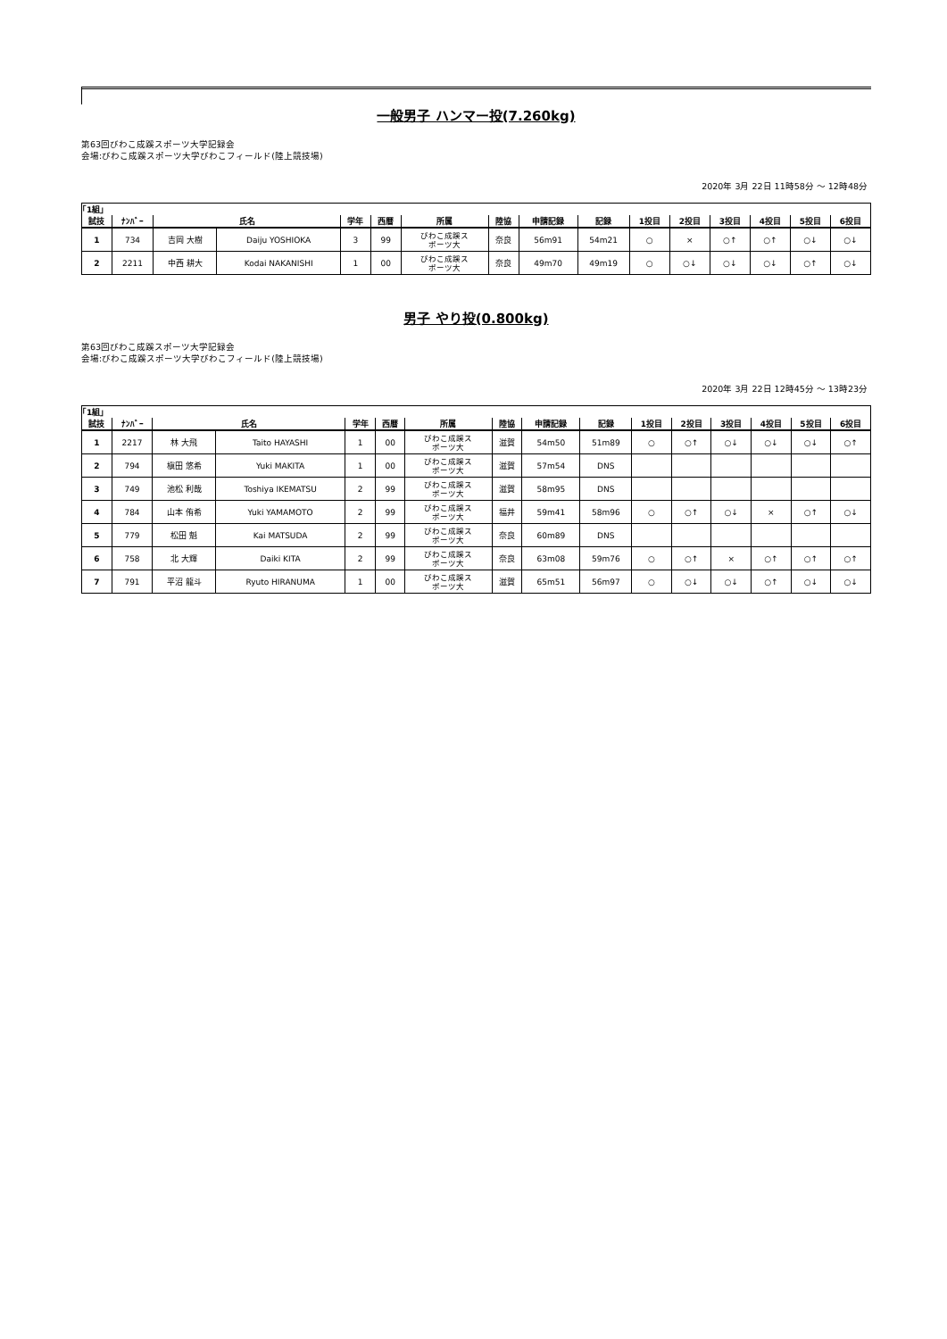一般男子 ハンマー投(7.260kg)
第63回びわこ成蹊スポーツ大学記録会
会場:びわこ成蹊スポーツ大学びわこフィールド(陸上競技場)
2020年 3月 22日 11時58分 ～ 12時48分
| ｢1組｣ | | | | | | | | | | | | | | | |
| 試技 | ﾅﾝﾊﾞｰ | 氏名 | | 学年 | 西暦 | 所属 | 陸協 | 申請記録 | 記録 | 1投目 | 2投目 | 3投目 | 4投目 | 5投目 | 6投目 |
| 1 | 734 | 吉岡 大樹 | Daiju YOSHIOKA | 3 | 99 | びわこ成蹊ス ポーツ大 | 奈良 | 56m91 | 54m21 | ○ | × | ○↑ | ○↑ | ○↓ | ○↓ |
| 2 | 2211 | 中西 耕大 | Kodai NAKANISHI | 1 | 00 | びわこ成蹊ス ポーツ大 | 奈良 | 49m70 | 49m19 | ○ | ○↓ | ○↓ | ○↓ | ○↑ | ○↓ |
男子 やり投(0.800kg)
第63回びわこ成蹊スポーツ大学記録会
会場:びわこ成蹊スポーツ大学びわこフィールド(陸上競技場)
2020年 3月 22日 12時45分 ～ 13時23分
| ｢1組｣ | | | | | | | | | | | | | | | |
| 試技 | ﾅﾝﾊﾞｰ | 氏名 | | 学年 | 西暦 | 所属 | 陸協 | 申請記録 | 記録 | 1投目 | 2投目 | 3投目 | 4投目 | 5投目 | 6投目 |
| 1 | 2217 | 林 大飛 | Taito HAYASHI | 1 | 00 | びわこ成蹊ス ポーツ大 | 滋賀 | 54m50 | 51m89 | ○ | ○↑ | ○↓ | ○↓ | ○↓ | ○↑ |
| 2 | 794 | 槇田 悠希 | Yuki MAKITA | 1 | 00 | びわこ成蹊ス ポーツ大 | 滋賀 | 57m54 | DNS | | | | | | |
| 3 | 749 | 池松 利哉 | Toshiya IKEMATSU | 2 | 99 | びわこ成蹊ス ポーツ大 | 滋賀 | 58m95 | DNS | | | | | | |
| 4 | 784 | 山本 侑希 | Yuki YAMAMOTO | 2 | 99 | びわこ成蹊ス ポーツ大 | 福井 | 59m41 | 58m96 | ○ | ○↑ | ○↓ | × | ○↑ | ○↓ |
| 5 | 779 | 松田 魁 | Kai MATSUDA | 2 | 99 | びわこ成蹊ス ポーツ大 | 奈良 | 60m89 | DNS | | | | | | |
| 6 | 758 | 北 大輝 | Daiki KITA | 2 | 99 | びわこ成蹊ス ポーツ大 | 奈良 | 63m08 | 59m76 | ○ | ○↑ | × | ○↑ | ○↑ | ○↑ |
| 7 | 791 | 平沼 龍斗 | Ryuto HIRANUMA | 1 | 00 | びわこ成蹊ス ポーツ大 | 滋賀 | 65m51 | 56m97 | ○ | ○↓ | ○↓ | ○↑ | ○↓ | ○↓ |